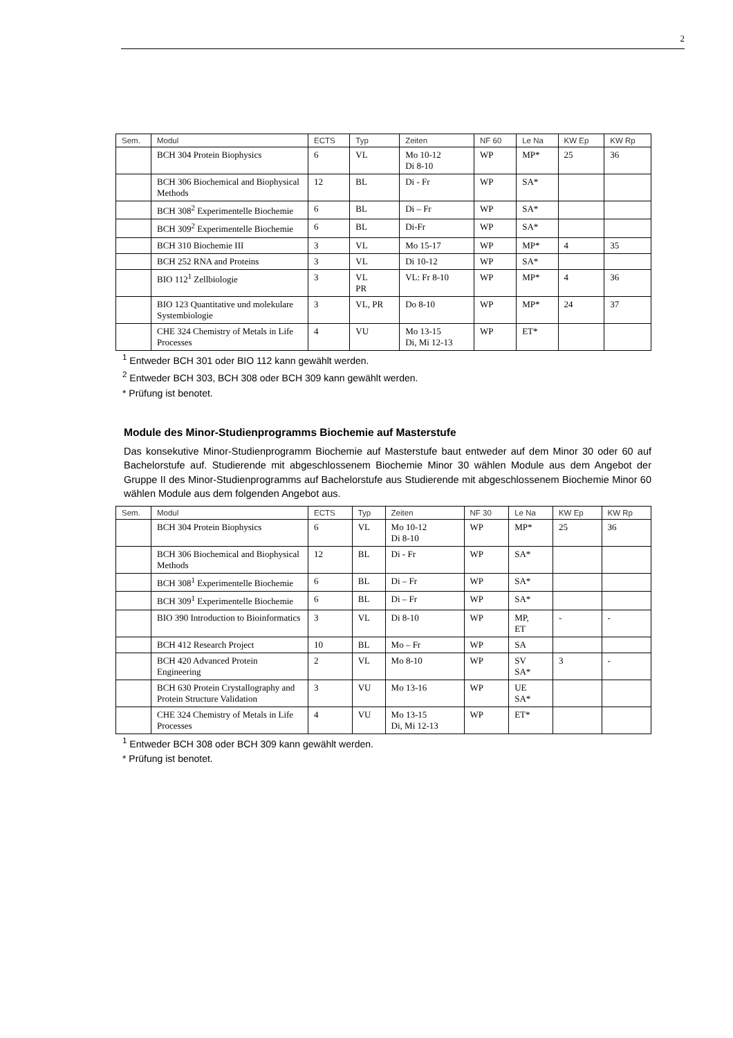2
| Sem. | Modul | ECTS | Typ | Zeiten | NF 60 | Le Na | KW Ep | KW Rp |
| --- | --- | --- | --- | --- | --- | --- | --- | --- |
| | BCH 304 Protein Biophysics | 6 | VL | Mo 10-12 Di 8-10 | WP | MP* | 25 | 36 |
| | BCH 306 Biochemical and Biophysical Methods | 12 | BL | Di - Fr | WP | SA* | | |
| | BCH 308<sup>2</sup> Experimentelle Biochemie | 6 | BL | Di – Fr | WP | SA* | | |
| | BCH 309<sup>2</sup> Experimentelle Biochemie | 6 | BL | Di-Fr | WP | SA* | | |
| | BCH 310 Biochemie III | 3 | VL | Mo 15-17 | WP | MP* | 4 | 35 |
| | BCH 252 RNA and Proteins | 3 | VL | Di 10-12 | WP | SA* | | |
| | BIO 112<sup>1</sup> Zellbiologie | 3 | VL PR | VL: Fr 8-10 | WP | MP* | 4 | 36 |
| | BIO 123 Quantitative und molekulare Systembiologie | 3 | VL, PR | Do 8-10 | WP | MP* | 24 | 37 |
| | CHE 324 Chemistry of Metals in Life Processes | 4 | VU | Mo 13-15 Di, Mi 12-13 | WP | ET* | | |
<sup>1</sup> Entweder BCH 301 oder BIO 112 kann gewählt werden.
<sup>2</sup> Entweder BCH 303, BCH 308 oder BCH 309 kann gewählt werden.
* Prüfung ist benotet.
Module des Minor-Studienprogramms Biochemie auf Masterstufe
Das konsekutive Minor-Studienprogramm Biochemie auf Masterstufe baut entweder auf dem Minor 30 oder 60 auf Bachelorstufe auf. Studierende mit abgeschlossenem Biochemie Minor 30 wählen Module aus dem Angebot der Gruppe II des Minor-Studienprogramms auf Bachelorstufe aus Studierende mit abgeschlossenem Biochemie Minor 60 wählen Module aus dem folgenden Angebot aus.
| Sem. | Modul | ECTS | Typ | Zeiten | NF 30 | Le Na | KW Ep | KW Rp |
| --- | --- | --- | --- | --- | --- | --- | --- | --- |
| | BCH 304 Protein Biophysics | 6 | VL | Mo 10-12 Di 8-10 | WP | MP* | 25 | 36 |
| | BCH 306 Biochemical and Biophysical Methods | 12 | BL | Di - Fr | WP | SA* | | |
| | BCH 308<sup>1</sup> Experimentelle Biochemie | 6 | BL | Di – Fr | WP | SA* | | |
| | BCH 309<sup>1</sup> Experimentelle Biochemie | 6 | BL | Di – Fr | WP | SA* | | |
| | BIO 390 Introduction to Bioinformatics | 3 | VL | Di 8-10 | WP | MP, ET | - | - |
| | BCH 412 Research Project | 10 | BL | Mo – Fr | WP | SA | | |
| | BCH 420 Advanced Protein Engineering | 2 | VL | Mo 8-10 | WP | SV SA* | 3 | - |
| | BCH 630 Protein Crystallography and Protein Structure Validation | 3 | VU | Mo 13-16 | WP | UE SA* | | |
| | CHE 324 Chemistry of Metals in Life Processes | 4 | VU | Mo 13-15 Di, Mi 12-13 | WP | ET* | | |
<sup>1</sup> Entweder BCH 308 oder BCH 309 kann gewählt werden.
* Prüfung ist benotet.